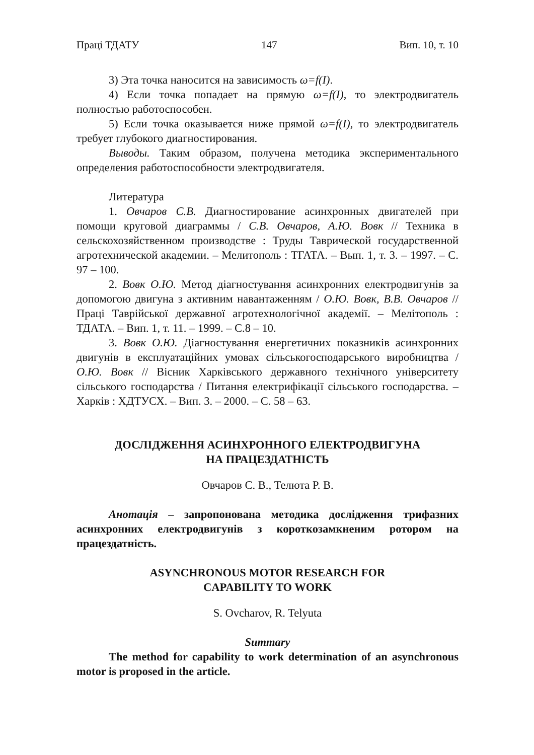Праці ТДАТУ 147 Вип. 10, т. 10
3) Эта точка наносится на зависимость ω=f(I).
4) Если точка попадает на прямую ω=f(I), то электродвигатель полностью работоспособен.
5) Если точка оказывается ниже прямой ω=f(I), то электродвигатель требует глубокого диагностирования.
Выводы. Таким образом, получена методика экспериментального определения работоспособности электродвигателя.
Литература
1. Овчаров С.В. Диагностирование асинхронных двигателей при помощи круговой диаграммы / С.В. Овчаров, А.Ю. Вовк // Техника в сельскохозяйственном производстве : Труды Таврической государственной агротехнической академии. – Мелитополь : ТГАТА. – Вып. 1, т. 3. – 1997. – С. 97 – 100.
2. Вовк О.Ю. Метод діагностування асинхронних електродвигунів за допомогою двигуна з активним навантаженням / О.Ю. Вовк, В.В. Овчаров // Праці Таврійської державної агротехнологічної академії. – Мелітополь : ТДАТА. – Вип. 1, т. 11. – 1999. – С.8 – 10.
3. Вовк О.Ю. Діагностування енергетичних показників асинхронних двигунів в експлуатаційних умовах сільськогосподарського виробництва / О.Ю. Вовк // Вісник Харківського державного технічного університету сільського господарства / Питання електрифікації сільського господарства. – Харків : ХДТУСХ. – Вип. 3. – 2000. – С. 58 – 63.
ДОСЛІДЖЕННЯ АСИНХРОННОГО ЕЛЕКТРОДВИГУНА
НА ПРАЦЕЗДАТНІСТЬ
Овчаров С. В., Телюта Р. В.
Анотація – запропонована методика дослідження трифазних асинхронних електродвигунів з короткозамкненим ротором на працездатність.
ASYNCHRONOUS MOTOR RESEARCH FOR
CAPABILITY TO WORK
S. Ovcharov, R. Telyuta
Summary
The method for capability to work determination of an asynchronous motor is proposed in the article.